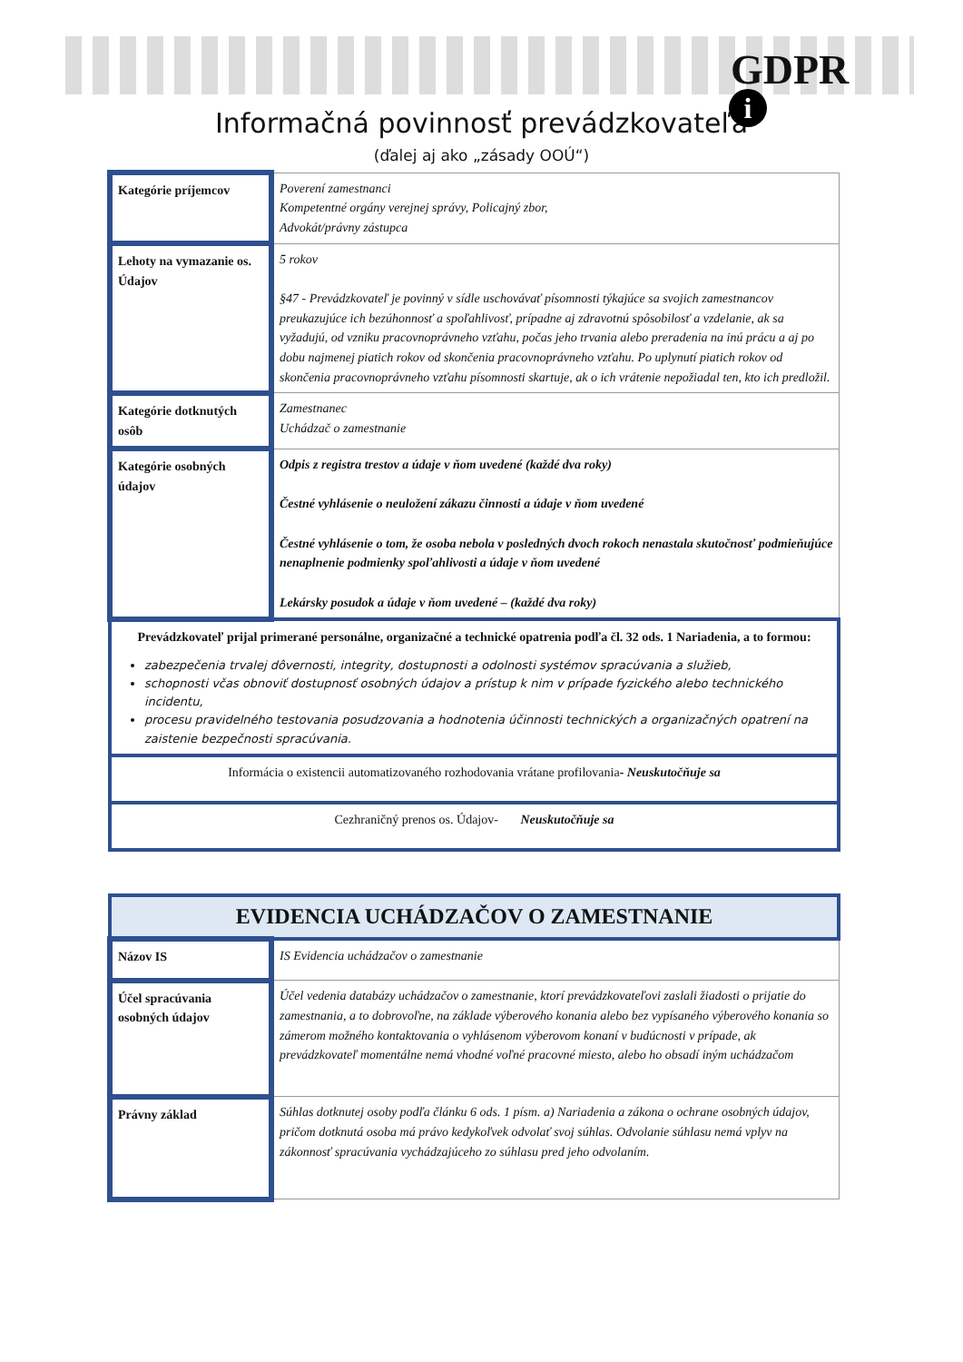GDPR
i
Informačná povinnosť prevádzkovateľa
(ďalej aj ako „zásady OOÚ“)
| Kategórie príjemcov | Poverení zamestnanci Kompetentné orgány verejnej správy, Policajný zbor, Advokát/právny zástupca |
| Lehoty na vymazanie os. Údajov | 5 rokov §47 - Prevádzkovateľ je povinný v sídle uschovávať písomnosti týkajúce sa svojich zamestnancov preukazujúce ich bezúhonnosť a spoľahlivosť, prípadne aj zdravotnú spôsobilosť a vzdelanie, ak sa vyžadujú, od vzniku pracovnoprávneho vzťahu, počas jeho trvania alebo preradenia na inú prácu a aj po dobu najmenej piatich rokov od skončenia pracovnoprávneho vzťahu. Po uplynutí piatich rokov od skončenia pracovnoprávneho vzťahu písomnosti skartuje, ak o ich vrátenie nepožiadal ten, kto ich predložil. |
| Kategórie dotknutých osôb | Zamestnanec Uchádzač o zamestnanie |
| Kategórie osobných údajov | Odpis z registra trestov a údaje v ňom uvedené (každé dva roky) Čestné vyhlásenie o neuložení zákazu činnosti a údaje v ňom uvedené Čestné vyhlásenie o tom, že osoba nebola v posledných dvoch rokoch nenastala skutočnosť podmieňujúce nenaplnenie podmienky spoľahlivosti a údaje v ňom uvedené Lekársky posudok a údaje v ňom uvedené – (každé dva roky) |
| Prevádzkovateľ prijal primerané personálne, organizačné a technické opatrenia podľa čl. 32 ods. 1 Nariadenia, a to formou: zabezpečenia trvalej dôvernosti, integrity, dostupnosti a odolnosti systémov spracúvania a služieb, schopnosti včas obnoviť dostupnosť osobných údajov a prístup k nim v prípade fyzického alebo technického incidentu, procesu pravidelného testovania posudzovania a hodnotenia účinnosti technických a organizačných opatrení na zaistenie bezpečnosti spracúvania. | |
| Informácia o existencii automatizovaného rozhodovania vrátane profilovania - Neuskutočňuje sa | |
| Cezhraničný prenos os. Údajov- Neuskutočňuje sa | |
| EVIDENCIA UCHÁDZAČOV O ZAMESTNANIE | |
| --- | --- |
| Názov IS | IS Evidencia uchádzačov o zamestnanie |
| Účel spracúvania osobných údajov | Účel vedenia databázy uchádzačov o zamestnanie, ktorí prevádzkovateľovi zaslali žiadosti o prijatie do zamestnania, a to dobrovoľne, na základe výberového konania alebo bez vypísaného výberového konania so zámerom možného kontaktovania o vyhlásenom výberovom konaní v budúcnosti v prípade, ak prevádzkovateľ momentálne nemá vhodné voľné pracovné miesto, alebo ho obsadí iným uchádzačom |
| Právny základ | Súhlas dotknutej osoby podľa článku 6 ods. 1 písm. a) Nariadenia a zákona o ochrane osobných údajov, pričom dotknutá osoba má právo kedykoľvek odvolať svoj súhlas. Odvolanie súhlasu nemá vplyv na zákonnosť spracúvania vychádzajúceho zo súhlasu pred jeho odvolaním. |